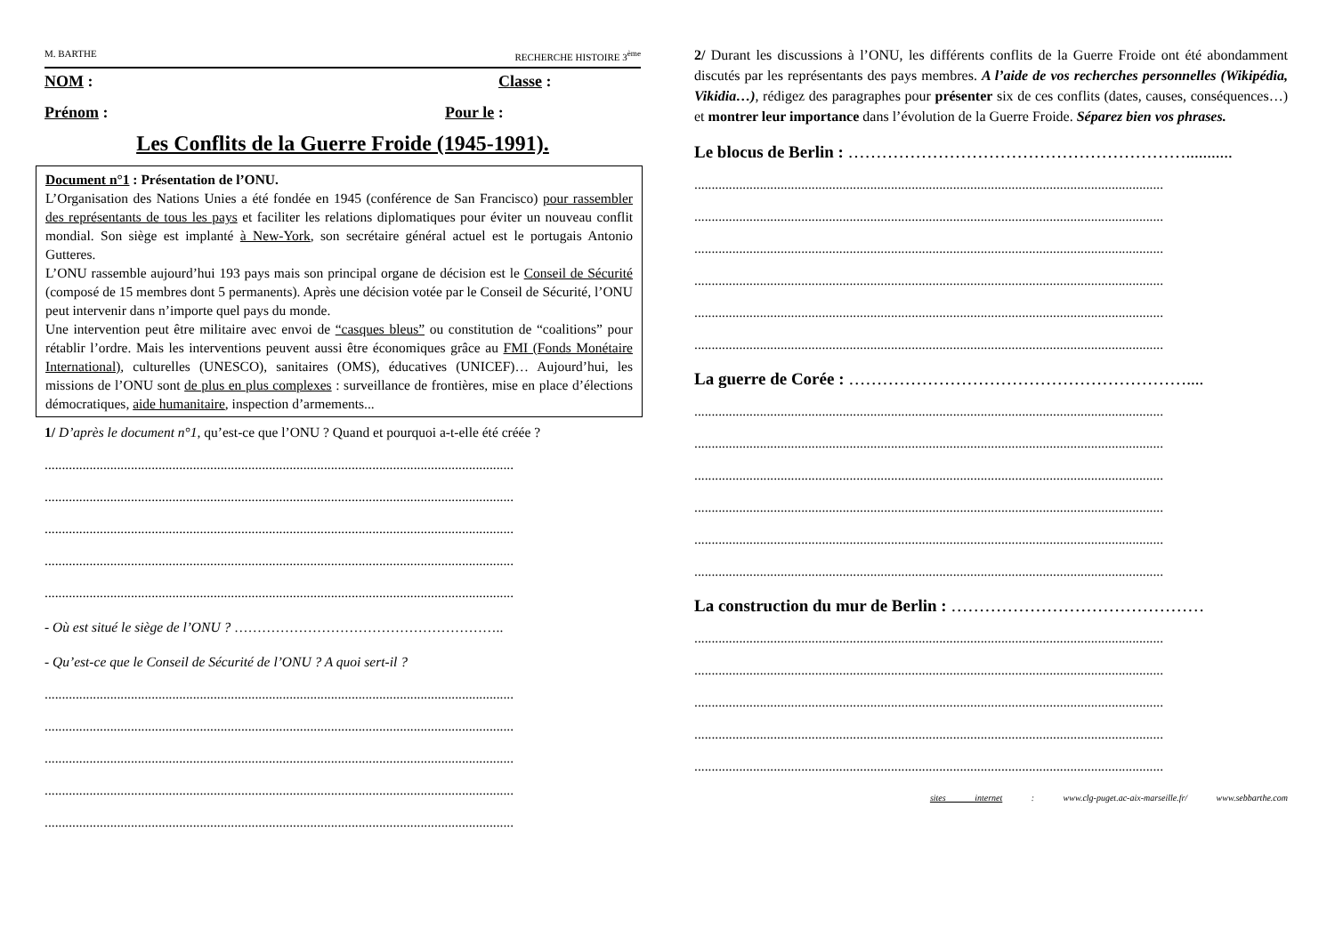M. BARTHE RECHERCHE HISTOIRE 3<sup>ème</sup>
NOM : Classe :
Prénom : Pour le :
Les Conflits de la Guerre Froide (1945-1991).
Document n°1 : Présentation de l’ONU.
L’Organisation des Nations Unies a été fondée en 1945 (conférence de San Francisco) pour rassembler des représentants de tous les pays et faciliter les relations diplomatiques pour éviter un nouveau conflit mondial. Son siège est implanté à New-York, son secrétaire général actuel est le portugais Antonio Gutteres.
L’ONU rassemble aujourd’hui 193 pays mais son principal organe de décision est le Conseil de Sécurité (composé de 15 membres dont 5 permanents). Après une décision votée par le Conseil de Sécurité, l’ONU peut intervenir dans n’importe quel pays du monde.
Une intervention peut être militaire avec envoi de “casques bleus” ou constitution de “coalitions” pour rétablir l’ordre. Mais les interventions peuvent aussi être économiques grâce au FMI (Fonds Monétaire International), culturelles (UNESCO), sanitaires (OMS), éducatives (UNICEF)… Aujourd’hui, les missions de l’ONU sont de plus en plus complexes : surveillance de frontières, mise en place d’élections démocratiques, aide humanitaire, inspection d’armements...
1/ D’après le document n°1, qu’est-ce que l’ONU ? Quand et pourquoi a-t-elle été créée ?
........................................................................................................................................
........................................................................................................................................
........................................................................................................................................
........................................................................................................................................
........................................................................................................................................
- Où est situé le siège de l’ONU ? …………………………………………………..
- Qu’est-ce que le Conseil de Sécurité de l’ONU ? A quoi sert-il ?
........................................................................................................................................
........................................................................................................................................
........................................................................................................................................
........................................................................................................................................
........................................................................................................................................
2/ Durant les discussions à l’ONU, les différents conflits de la Guerre Froide ont été abondamment discutés par les représentants des pays membres. A l’aide de vos recherches personnelles (Wikipédia, Vikidia…), rédigez des paragraphes pour présenter six de ces conflits (dates, causes, conséquences…) et montrer leur importance dans l’évolution de la Guerre Froide. Séparez bien vos phrases.
Le blocus de Berlin : ……………………………………………………...........
........................................................................................................................................
........................................................................................................................................
........................................................................................................................................
........................................................................................................................................
........................................................................................................................................
........................................................................................................................................
La guerre de Corée : ……………………………………………………....
........................................................................................................................................
........................................................................................................................................
........................................................................................................................................
........................................................................................................................................
........................................................................................................................................
........................................................................................................................................
La construction du mur de Berlin : ………………………………………
........................................................................................................................................
........................................................................................................................................
........................................................................................................................................
........................................................................................................................................
........................................................................................................................................
sites internet : www.clg-puget.ac-aix-marseille.fr/ www.sebbarthe.com